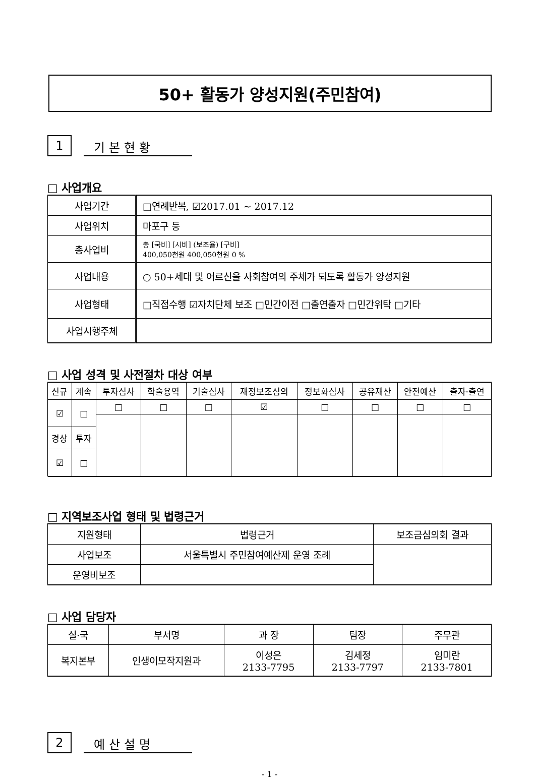50+ 활동가 양성지원(주민참여)
1
기본현황
□ 사업개요
| 사업기간 | □연례반복, ☑2017.01 ~ 2017.12 |
| 사업위치 | 마포구 등 |
| 총사업비 | 총 [국비] [시비] (보조율) [구비] 400,050천원 400,050천원 0 % |
| 사업내용 | ○ 50+세대 및 어르신을 사회참여의 주체가 되도록 활동가 양성지원 |
| 사업형태 | □직접수행 ☑자치단체 보조 □민간이전 □출연출자 □민간위탁 □기타 |
| 사업시행주체 | |
□ 사업 성격 및 사전절차 대상 여부
| 신규 | 계속 | 투자심사 | 학술용역 | 기술심사 | 재정보조심의 | 정보화심사 | 공유재산 | 안전예산 | 출자·출연 |
| --- | --- | --- | --- | --- | --- | --- | --- | --- | --- |
| ☑ | □ | □ | □ | □ | ☑ | □ | □ | □ | □ |
| 경상 | 투자 | | | | | | | | |
| ☑ | □ | | | | | | | | |
□ 지역보조사업 형태 및 법령근거
| 지원형태 | 법령근거 | 보조금심의회 결과 |
| 사업보조 | 서울특별시 주민참여예산제 운영 조례 | |
| 운영비보조 | | |
□ 사업 담당자
| 실·국 | 부서명 | 과 장 | 팀장 | 주무관 |
| 복지본부 | 인생이모작지원과 | 이성은 2133-7795 | 김세정 2133-7797 | 임미란 2133-7801 |
2
예산설명
- 1 -